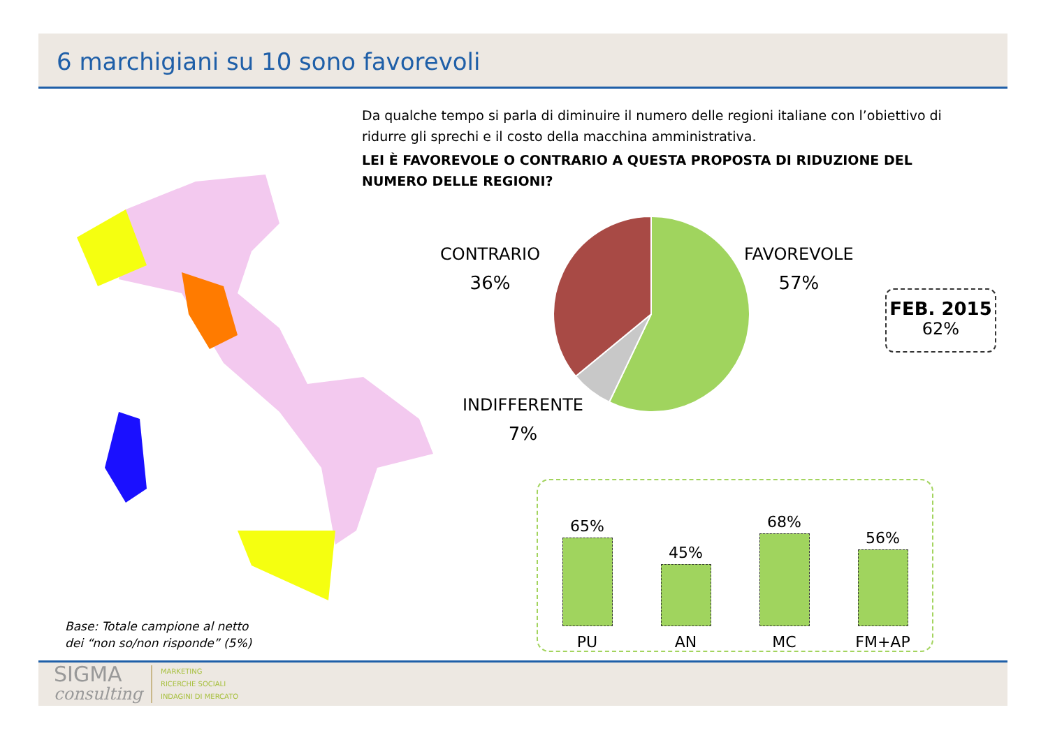6 marchigiani su 10 sono favorevoli
Da qualche tempo si parla di diminuire il numero delle regioni italiane con l’obiettivo di ridurre gli sprechi e il costo della macchina amministrativa.
LEI È FAVOREVOLE O CONTRARIO A QUESTA PROPOSTA DI RIDUZIONE DEL NUMERO DELLE REGIONI?
CONTRARIO
36%
FAVOREVOLE
57%
INDIFFERENTE
7%
FEB. 2015
62%
65%
PU
45%
AN
68%
MC
56%
FM+AP
Base: Totale campione al netto
dei “non so/non risponde” (5%)
SIGMA
consulting
MARKETING
RICERCHE SOCIALI
INDAGINI DI MERCATO